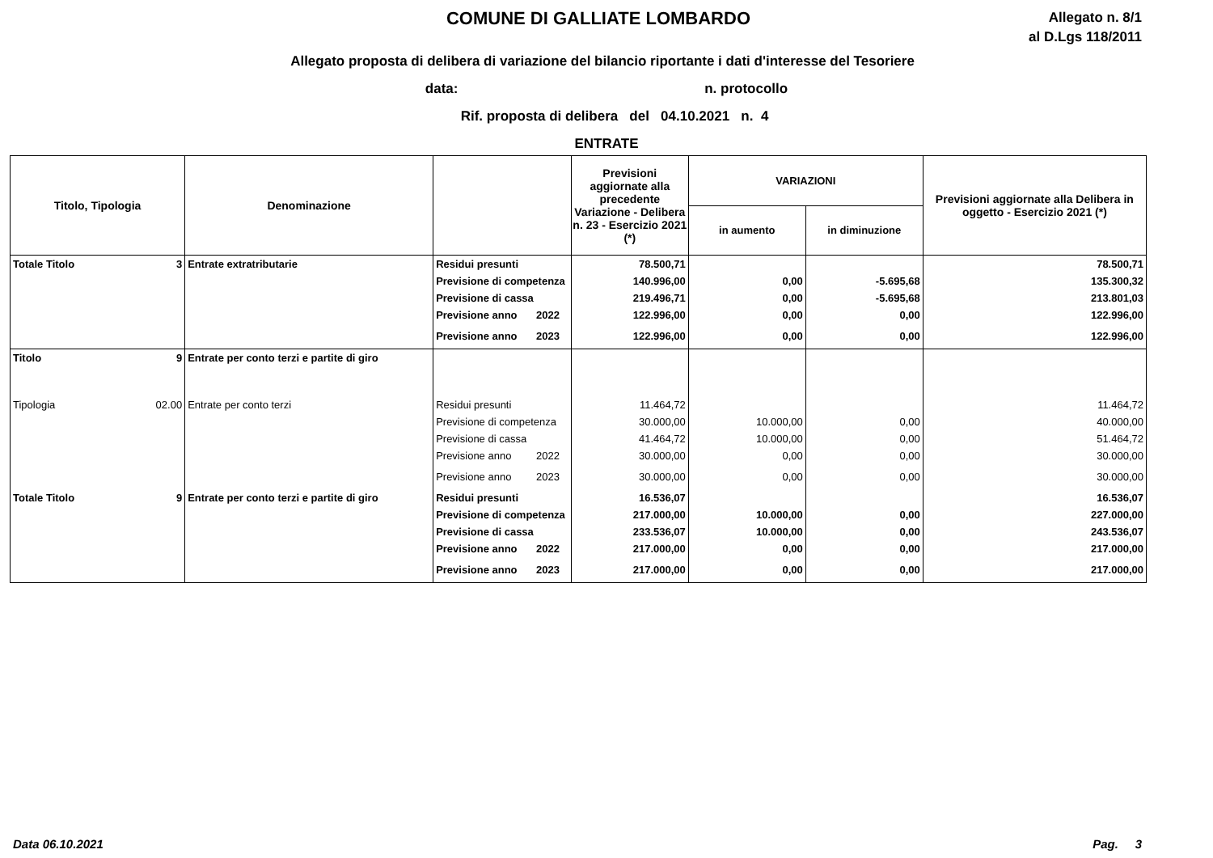COMUNE DI GALLIATE LOMBARDO
Allegato n. 8/1
al D.Lgs 118/2011
Allegato proposta di delibera di variazione del bilancio riportante i dati d'interesse del Tesoriere
data: n. protocollo
Rif. proposta di delibera del 04.10.2021 n. 4
ENTRATE
| Titolo, Tipologia | | Denominazione | | | Previsioni aggiornate alla precedente Variazione - Delibera n. 23 - Esercizio 2021 (*) | VARIAZIONI | | Previsioni aggiornate alla Delibera in oggetto - Esercizio 2021 (*) |
| --- | --- | --- | --- | --- | --- | --- | --- | --- |
| | | | | | | in aumento | in diminuzione | |
| Totale Titolo | 3 | Entrate extratributarie | Residui presunti | | 78.500,71 | | | 78.500,71 |
| | | | Previsione di competenza | | 140.996,00 | 0,00 | -5.695,68 | 135.300,32 |
| | | | Previsione di cassa | | 219.496,71 | 0,00 | -5.695,68 | 213.801,03 |
| | | | Previsione anno | 2022 | 122.996,00 | 0,00 | 0,00 | 122.996,00 |
| | | | Previsione anno | 2023 | 122.996,00 | 0,00 | 0,00 | 122.996,00 |
| Titolo | 9 | Entrate per conto terzi e partite di giro | | | | | | |
| Tipologia | 02.00 | Entrate per conto terzi | Residui presunti | | 11.464,72 | | | 11.464,72 |
| | | | Previsione di competenza | | 30.000,00 | 10.000,00 | 0,00 | 40.000,00 |
| | | | Previsione di cassa | | 41.464,72 | 10.000,00 | 0,00 | 51.464,72 |
| | | | Previsione anno | 2022 | 30.000,00 | 0,00 | 0,00 | 30.000,00 |
| | | | Previsione anno | 2023 | 30.000,00 | 0,00 | 0,00 | 30.000,00 |
| Totale Titolo | 9 | Entrate per conto terzi e partite di giro | Residui presunti | | 16.536,07 | | | 16.536,07 |
| | | | Previsione di competenza | | 217.000,00 | 10.000,00 | 0,00 | 227.000,00 |
| | | | Previsione di cassa | | 233.536,07 | 10.000,00 | 0,00 | 243.536,07 |
| | | | Previsione anno | 2022 | 217.000,00 | 0,00 | 0,00 | 217.000,00 |
| | | | Previsione anno | 2023 | 217.000,00 | 0,00 | 0,00 | 217.000,00 |
Data 06.10.2021 Pag. 3